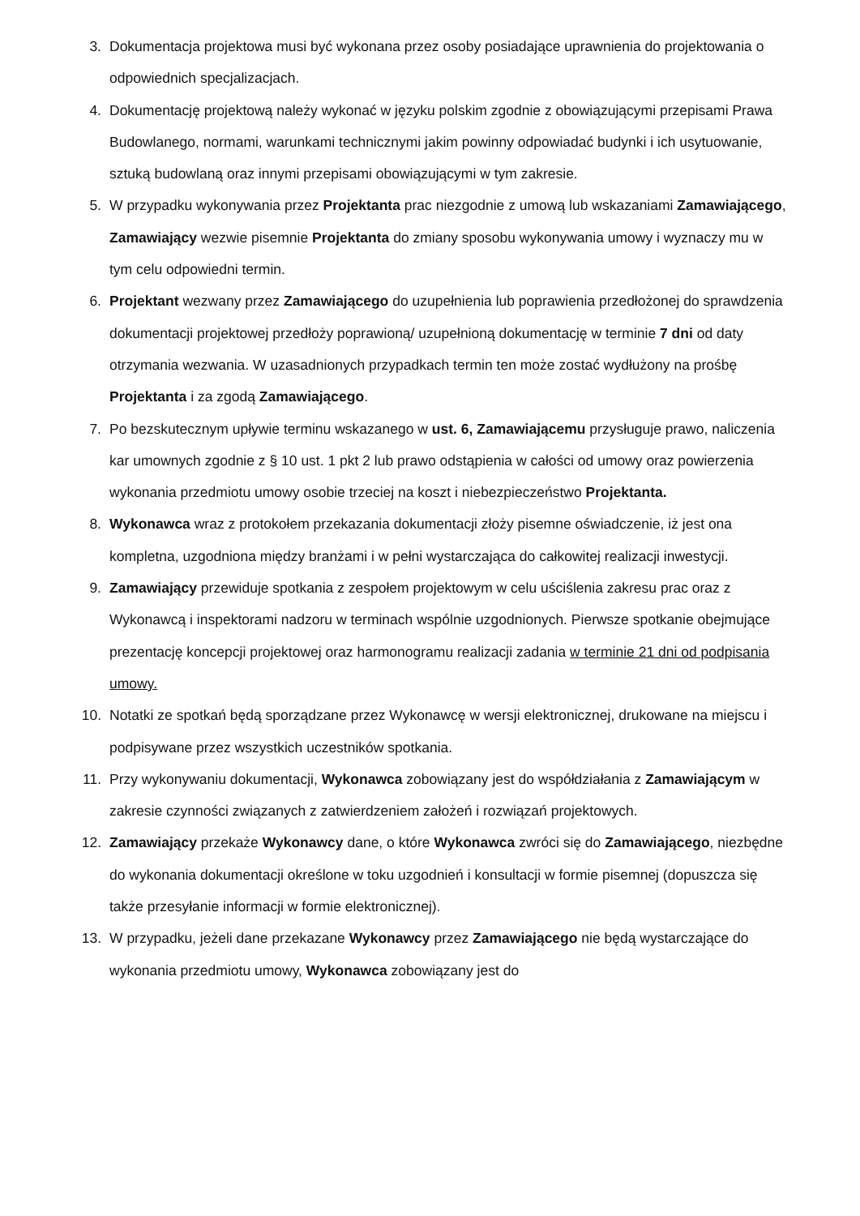3. Dokumentacja projektowa musi być wykonana przez osoby posiadające uprawnienia do projektowania o odpowiednich specjalizacjach.
4. Dokumentację projektową należy wykonać w języku polskim zgodnie z obowiązującymi przepisami Prawa Budowlanego, normami, warunkami technicznymi jakim powinny odpowiadać budynki i ich usytuowanie, sztuką budowlaną oraz innymi przepisami obowiązującymi w tym zakresie.
5. W przypadku wykonywania przez Projektanta prac niezgodnie z umową lub wskazaniami Zamawiającego, Zamawiający wezwie pisemnie Projektanta do zmiany sposobu wykonywania umowy i wyznaczy mu w tym celu odpowiedni termin.
6. Projektant wezwany przez Zamawiającego do uzupełnienia lub poprawienia przedłożonej do sprawdzenia dokumentacji projektowej przedłoży poprawioną/ uzupełnioną dokumentację w terminie 7 dni od daty otrzymania wezwania. W uzasadnionych przypadkach termin ten może zostać wydłużony na prośbę Projektanta i za zgodą Zamawiającego.
7. Po bezskutecznym upływie terminu wskazanego w ust. 6, Zamawiającemu przysługuje prawo, naliczenia kar umownych zgodnie z § 10 ust. 1 pkt 2 lub prawo odstąpienia w całości od umowy oraz powierzenia wykonania przedmiotu umowy osobie trzeciej na koszt i niebezpieczeństwo Projektanta.
8. Wykonawca wraz z protokołem przekazania dokumentacji złoży pisemne oświadczenie, iż jest ona kompletna, uzgodniona między branżami i w pełni wystarczająca do całkowitej realizacji inwestycji.
9. Zamawiający przewiduje spotkania z zespołem projektowym w celu uściślenia zakresu prac oraz z Wykonawcą i inspektorami nadzoru w terminach wspólnie uzgodnionych. Pierwsze spotkanie obejmujące prezentację koncepcji projektowej oraz harmonogramu realizacji zadania w terminie 21 dni od podpisania umowy.
10. Notatki ze spotkań będą sporządzane przez Wykonawcę w wersji elektronicznej, drukowane na miejscu i podpisywane przez wszystkich uczestników spotkania.
11. Przy wykonywaniu dokumentacji, Wykonawca zobowiązany jest do współdziałania z Zamawiającym w zakresie czynności związanych z zatwierdzeniem założeń i rozwiązań projektowych.
12. Zamawiający przekaże Wykonawcy dane, o które Wykonawca zwróci się do Zamawiającego, niezbędne do wykonania dokumentacji określone w toku uzgodnień i konsultacji w formie pisemnej (dopuszcza się także przesyłanie informacji w formie elektronicznej).
13. W przypadku, jeżeli dane przekazane Wykonawcy przez Zamawiającego nie będą wystarczające do wykonania przedmiotu umowy, Wykonawca zobowiązany jest do